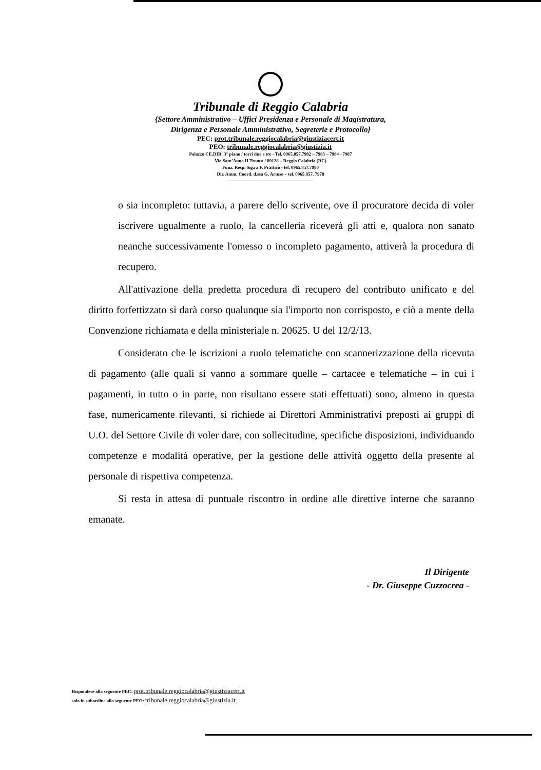Tribunale di Reggio Calabria
{Settore Amministrativo – Uffici Presidenza e Personale di Magistratura,
Dirigenza e Personale Amministrativo, Segreterie e Protocollo}
PEC: prot.tribunale.reggiocalabria@giustiziacert.it
PEO: tribunale.reggiocalabria@giustizia.it
Palazzo CE.DIR. 3° piano / torri due e tre - Tel. 0965.857.7982 – 7983 – 7984 - 7987
Via Sant'Anna II Tronco / 89128 – Reggio Calabria (RC)
Funz. Resp. Sig.ra F. Pratticò - tel. 0965.857.7980
Dir. Amm. Coord. d.ssa G. Artuso – tel. 0965.857. 7978
o sia incompleto: tuttavia, a parere dello scrivente, ove il procuratore decida di voler iscrivere ugualmente a ruolo, la cancelleria riceverà gli atti e, qualora non sanato neanche successivamente l'omesso o incompleto pagamento, attiverà la procedura di recupero.
All'attivazione della predetta procedura di recupero del contributo unificato e del diritto forfettizzato si darà corso qualunque sia l'importo non corrisposto, e ciò a mente della Convenzione richiamata e della ministeriale n. 20625. U del 12/2/13.
Considerato che le iscrizioni a ruolo telematiche con scannerizzazione della ricevuta di pagamento (alle quali si vanno a sommare quelle – cartacee e telematiche – in cui i pagamenti, in tutto o in parte, non risultano essere stati effettuati) sono, almeno in questa fase, numericamente rilevanti, si richiede ai Direttori Amministrativi preposti ai gruppi di U.O. del Settore Civile di voler dare, con sollecitudine, specifiche disposizioni, individuando competenze e modalità operative, per la gestione delle attività oggetto della presente al personale di rispettiva competenza.
Si resta in attesa di puntuale riscontro in ordine alle direttive interne che saranno emanate.
Il Dirigente
- Dr. Giuseppe Cuzzocrea -
Rispondere alla seguente PEC: prot.tribunale.reggiocalabria@giustiziacert.it
solo in subordine alla seguente PEO: tribunale.reggiocalabria@giustizia.it